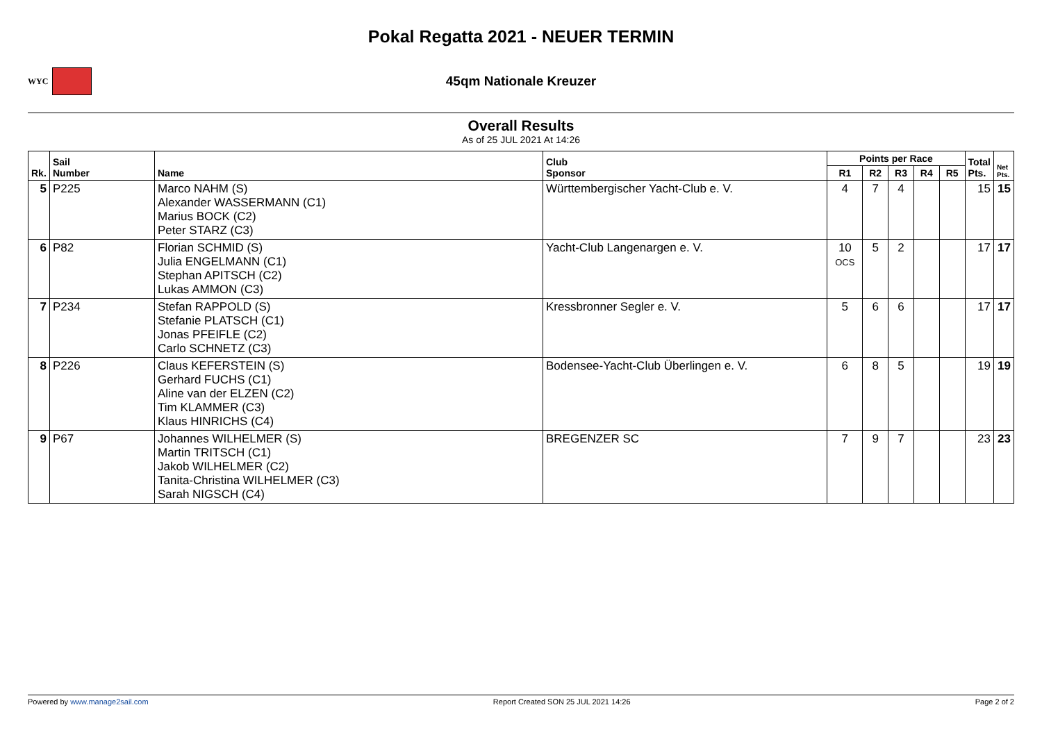Pokal Regatta 2021 - NEUER TERMIN
WYC
45qm Nationale Kreuzer
Overall Results
As of 25 JUL 2021 At 14:26
| Rk. | Sail Number | Name | Club Sponsor | Points per Race | | | | | Total Pts. | Net Pts. |
| --- | --- | --- | --- | --- | --- | --- | --- | --- | --- | --- |
| | | | | R1 | R2 | R3 | R4 | R5 | | |
| 5 | P225 | Marco NAHM (S) Alexander WASSERMANN (C1) Marius BOCK (C2) Peter STARZ (C3) | Württembergischer Yacht-Club e. V. | 4 | 7 | 4 | | | 15 | 15 |
| 6 | P82 | Florian SCHMID (S) Julia ENGELMANN (C1) Stephan APITSCH (C2) Lukas AMMON (C3) | Yacht-Club Langenargen e. V. | 10 OCS | 5 | 2 | | | 17 | 17 |
| 7 | P234 | Stefan RAPPOLD (S) Stefanie PLATSCH (C1) Jonas PFEIFLE (C2) Carlo SCHNETZ (C3) | Kressbronner Segler e. V. | 5 | 6 | 6 | | | 17 | 17 |
| 8 | P226 | Claus KEFERSTEIN (S) Gerhard FUCHS (C1) Aline van der ELZEN (C2) Tim KLAMMER (C3) Klaus HINRICHS (C4) | Bodensee-Yacht-Club Überlingen e. V. | 6 | 8 | 5 | | | 19 | 19 |
| 9 | P67 | Johannes WILHELMER (S) Martin TRITSCH (C1) Jakob WILHELMER (C2) Tanita-Christina WILHELMER (C3) Sarah NIGSCH (C4) | BREGENZER SC | 7 | 9 | 7 | | | 23 | 23 |
Powered by www.manage2sail.com Report Created SON 25 JUL 2021 14:26 Page 2 of 2